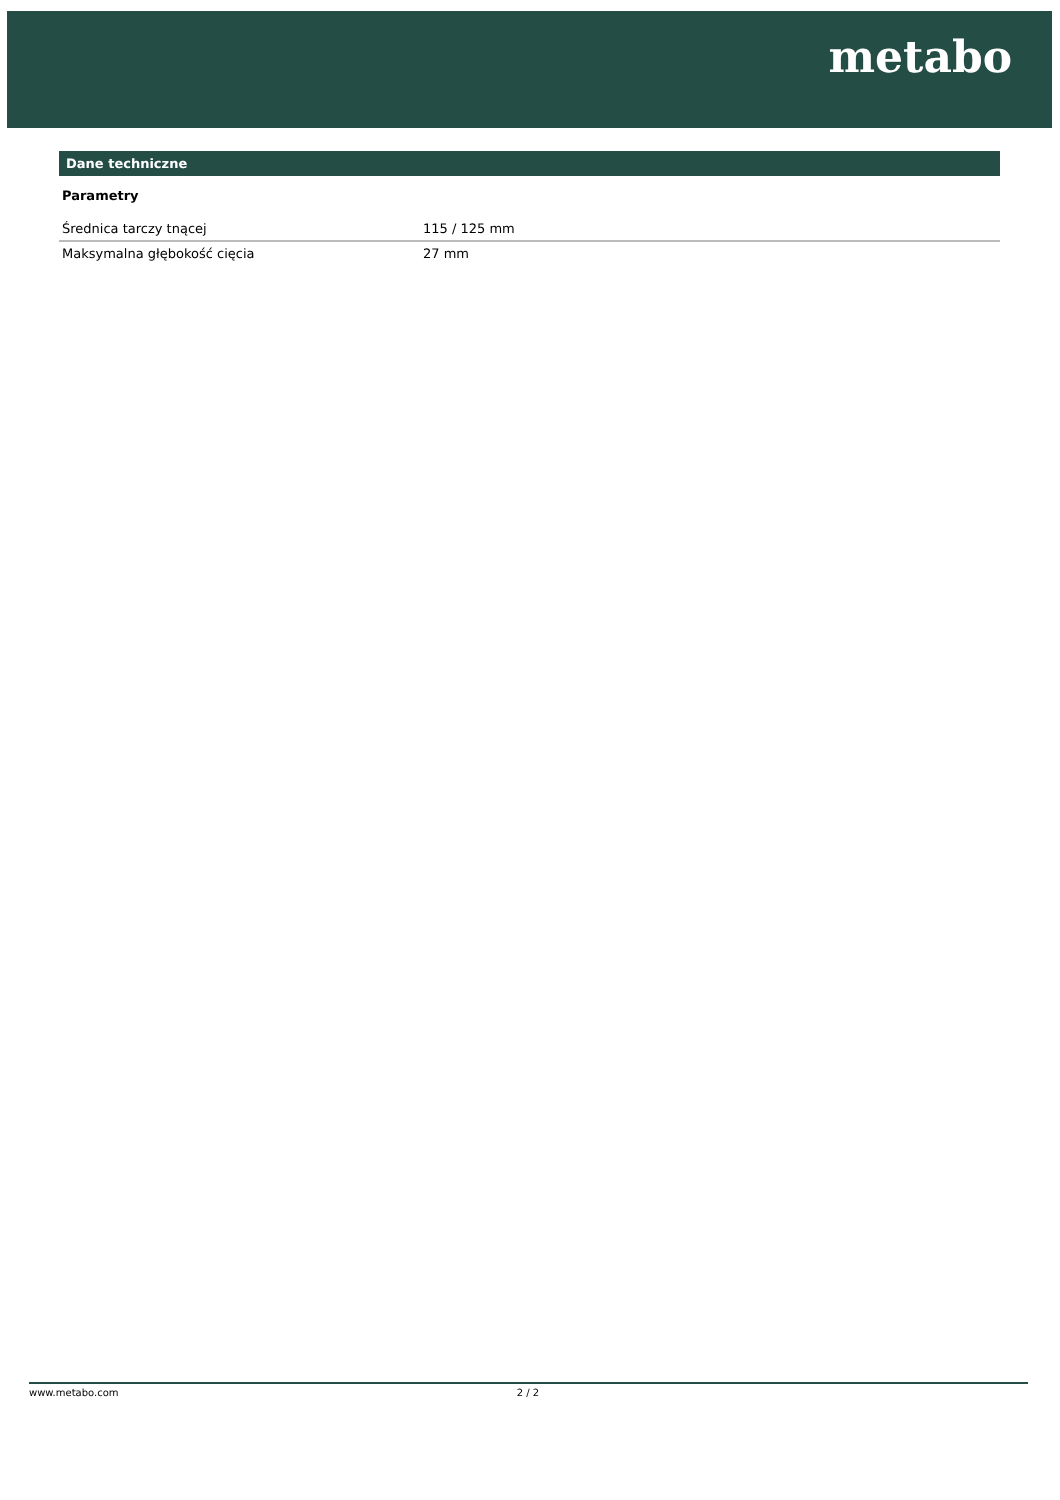metabo
Dane techniczne
Parametry
| Średnica tarczy tnącej | 115 / 125 mm |
| Maksymalna głębokość cięcia | 27 mm |
www.metabo.com 2 / 2